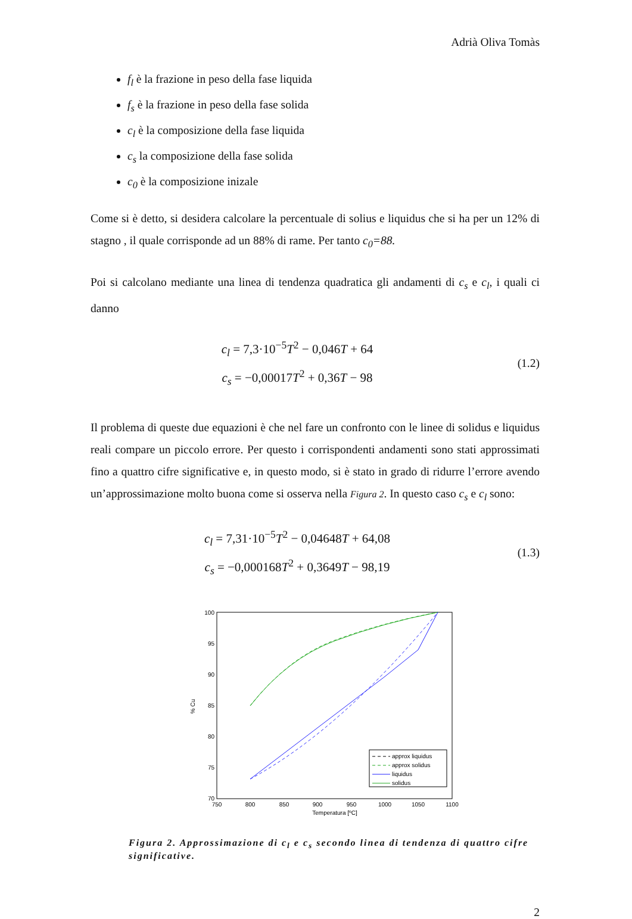Adrià Oliva Tomàs
f<sub>l</sub> è la frazione in peso della fase liquida
f<sub>s</sub> è la frazione in peso della fase solida
c<sub>l</sub> è la composizione della fase liquida
c<sub>s</sub> la composizione della fase solida
c<sub>0</sub> è la composizione inizale
Come si è detto, si desidera calcolare la percentuale di solius e liquidus che si ha per un 12% di stagno , il quale corrisponde ad un 88% di rame. Per tanto c<sub>0</sub>=88.
Poi si calcolano mediante una linea di tendenza quadratica gli andamenti di c<sub>s</sub> e c<sub>l</sub>, i quali ci danno
c<sub>l</sub> = 7,3·10<sup>−5</sup>T<sup>2</sup> − 0,046T + 64
c<sub>s</sub> = −0,00017T<sup>2</sup> + 0,36T − 98
(1.2)
Il problema di queste due equazioni è che nel fare un confronto con le linee di solidus e liquidus reali compare un piccolo errore. Per questo i corrispondenti andamenti sono stati approssimati fino a quattro cifre significative e, in questo modo, si è stato in grado di ridurre l’errore avendo un’approssimazione molto buona come si osserva nella Figura 2. In questo caso c<sub>s</sub> e c<sub>l</sub> sono:
c<sub>l</sub> = 7,31·10<sup>−5</sup>T<sup>2</sup> − 0,04648T + 64,08
c<sub>s</sub> = −0,000168T<sup>2</sup> + 0,3649T − 98,19
(1.3)
100
95
90
85
80
75
70
750
800
850
900
950
1000
1050
1100
Temperatura [ºC]
% Cu
approx liquidus
approx solidus
liquidus
solidus
Figura 2. Approssimazione di c<sub>l</sub> e c<sub>s</sub> secondo linea di tendenza di quattro cifre significative.
2